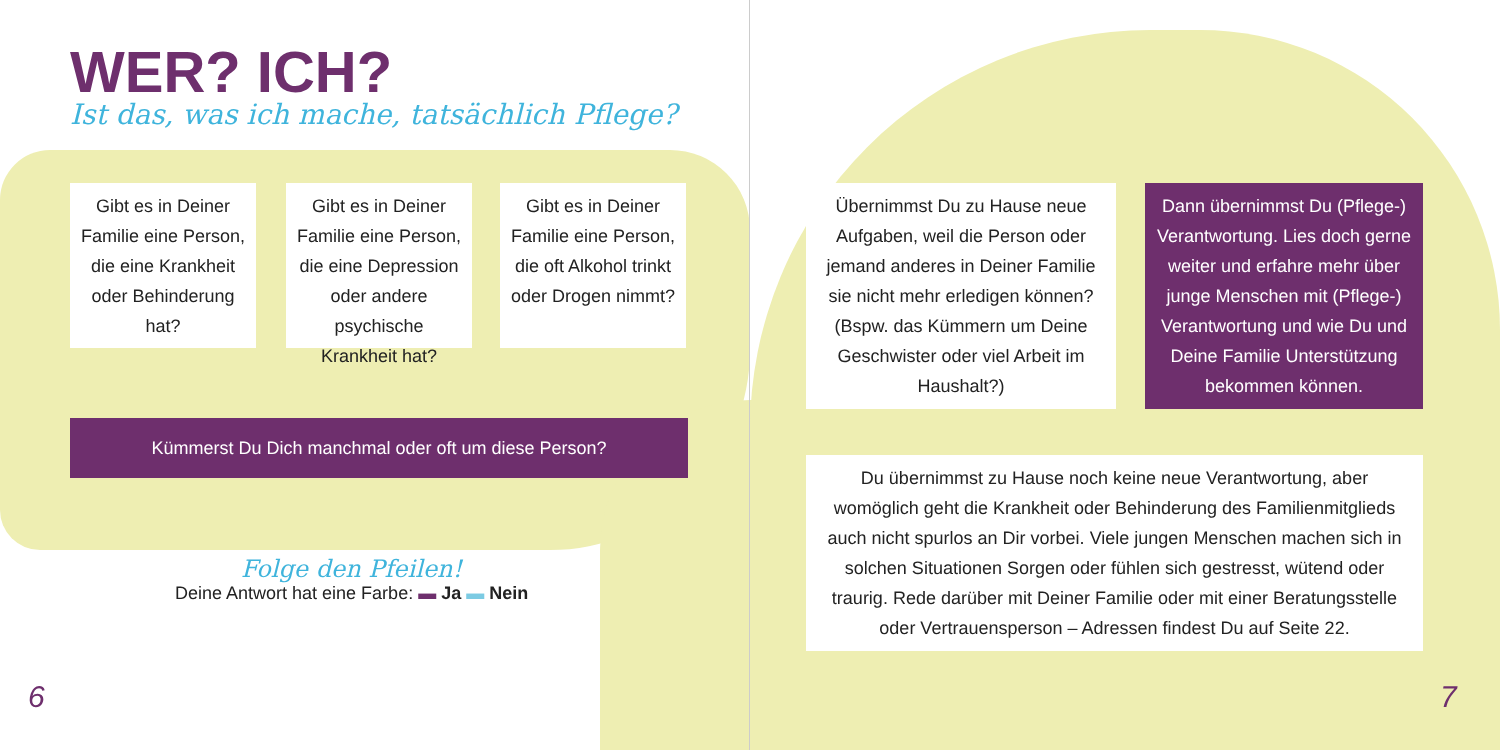WER? ICH?
Ist das, was ich mache, tatsächlich Pflege?
Gibt es in Deiner Familie eine Person, die eine Krankheit oder Behinderung hat?
Gibt es in Deiner Familie eine Person, die eine Depression oder andere psychische Krankheit hat?
Gibt es in Deiner Familie eine Person, die oft Alkohol trinkt oder Drogen nimmt?
Kümmerst Du Dich manchmal oder oft um diese Person?
Übernimmst Du zu Hause neue Aufgaben, weil die Person oder jemand anderes in Deiner Familie sie nicht mehr erledigen können? (Bspw. das Kümmern um Deine Geschwister oder viel Arbeit im Haushalt?)
Dann übernimmst Du (Pflege-) Verantwortung. Lies doch gerne weiter und erfahre mehr über junge Menschen mit (Pflege-) Verantwortung und wie Du und Deine Familie Unterstützung bekommen können.
Du übernimmst zu Hause noch keine neue Verantwortung, aber womöglich geht die Krankheit oder Behinderung des Familienmitglieds auch nicht spurlos an Dir vorbei. Viele jungen Menschen machen sich in solchen Situationen Sorgen oder fühlen sich gestresst, wütend oder traurig. Rede darüber mit Deiner Familie oder mit einer Beratungsstelle oder Vertrauensperson – Adressen findest Du auf Seite 22.
Folge den Pfeilen!
Deine Antwort hat eine Farbe: ▬ Ja ▬ Nein
6 7